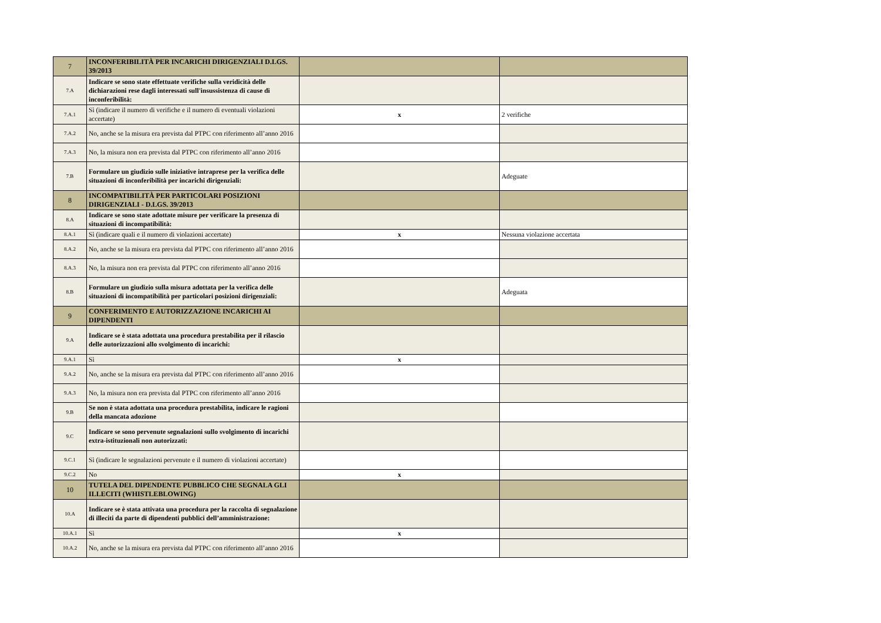| 7 | INCONFERIBILITÀ PER INCARICHI DIRIGENZIALI D.LGS. 39/2013 | | |
| 7.A | Indicare se sono state effettuate verifiche sulla veridicità delle dichiarazioni rese dagli interessati sull'insussistenza di cause di inconferibilità: | | |
| 7.A.1 | Sì (indicare il numero di verifiche e il numero di eventuali violazioni accertate) | x | 2 verifiche |
| 7.A.2 | No, anche se la misura era prevista dal PTPC con riferimento all’anno 2016 | | |
| 7.A.3 | No, la misura non era prevista dal PTPC con riferimento all’anno 2016 | | |
| 7.B | Formulare un giudizio sulle iniziative intraprese per la verifica delle situazioni di inconferibilità per incarichi dirigenziali: | | Adeguate |
| 8 | INCOMPATIBILITÀ PER PARTICOLARI POSIZIONI DIRIGENZIALI - D.LGS. 39/2013 | | |
| 8.A | Indicare se sono state adottate misure per verificare la presenza di situazioni di incompatibilità: | | |
| 8.A.1 | Sì (indicare quali e il numero di violazioni accertate) | x | Nessuna violazione accertata |
| 8.A.2 | No, anche se la misura era prevista dal PTPC con riferimento all’anno 2016 | | |
| 8.A.3 | No, la misura non era prevista dal PTPC con riferimento all’anno 2016 | | |
| 8.B | Formulare un giudizio sulla misura adottata per la verifica delle situazioni di incompatibilità per particolari posizioni dirigenziali: | | Adeguata |
| 9 | CONFERIMENTO E AUTORIZZAZIONE INCARICHI AI DIPENDENTI | | |
| 9.A | Indicare se è stata adottata una procedura prestabilita per il rilascio delle autorizzazioni allo svolgimento di incarichi: | | |
| 9.A.1 | Sì | x | |
| 9.A.2 | No, anche se la misura era prevista dal PTPC con riferimento all’anno 2016 | | |
| 9.A.3 | No, la misura non era prevista dal PTPC con riferimento all’anno 2016 | | |
| 9.B | Se non è stata adottata una procedura prestabilita, indicare le ragioni della mancata adozione | | |
| 9.C | Indicare se sono pervenute segnalazioni sullo svolgimento di incarichi extra-istituzionali non autorizzati: | | |
| 9.C.1 | Sì (indicare le segnalazioni pervenute e il numero di violazioni accertate) | | |
| 9.C.2 | No | x | |
| 10 | TUTELA DEL DIPENDENTE PUBBLICO CHE SEGNALA GLI ILLECITI (WHISTLEBLOWING) | | |
| 10.A | Indicare se è stata attivata una procedura per la raccolta di segnalazione di illeciti da parte di dipendenti pubblici dell’amministrazione: | | |
| 10.A.1 | Sì | x | |
| 10.A.2 | No, anche se la misura era prevista dal PTPC con riferimento all’anno 2016 | | |